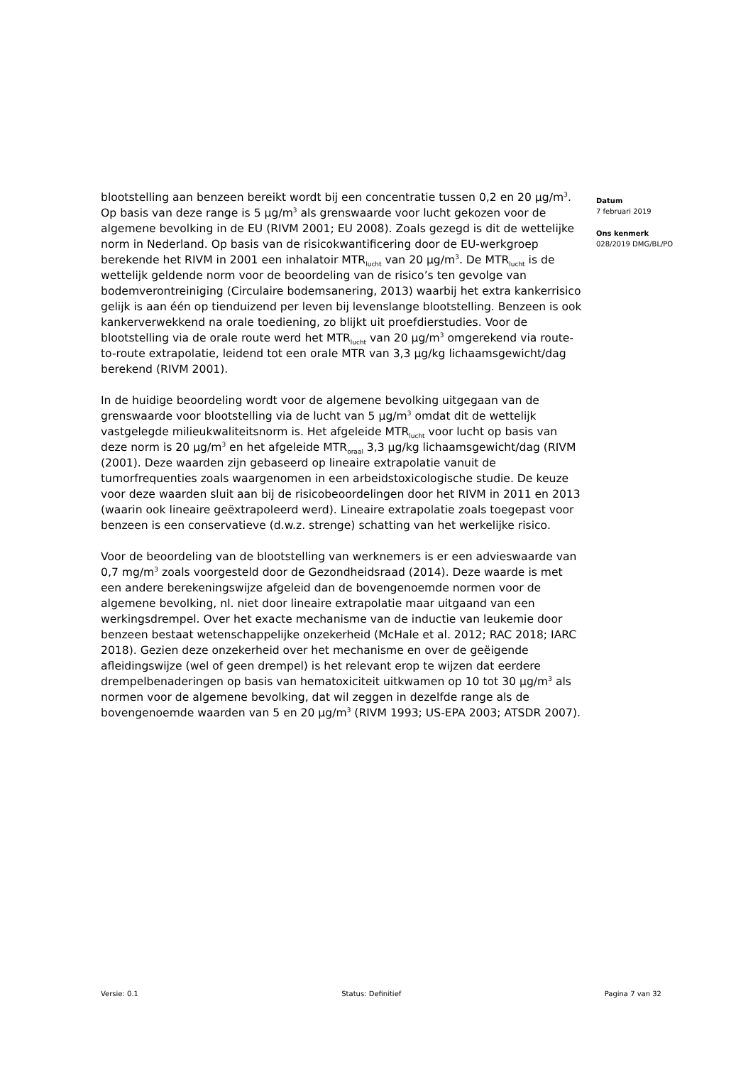blootstelling aan benzeen bereikt wordt bij een concentratie tussen 0,2 en 20 µg/m<sup>3</sup>. Op basis van deze range is 5 µg/m<sup>3</sup> als grenswaarde voor lucht gekozen voor de algemene bevolking in de EU (RIVM 2001; EU 2008). Zoals gezegd is dit de wettelijke norm in Nederland. Op basis van de risicokwantificering door de EU-werkgroep berekende het RIVM in 2001 een inhalatoir MTR<sub>lucht</sub> van 20 µg/m<sup>3</sup>. De MTR<sub>lucht</sub> is de wettelijk geldende norm voor de beoordeling van de risico’s ten gevolge van bodemverontreiniging (Circulaire bodemsanering, 2013) waarbij het extra kankerrisico gelijk is aan één op tienduizend per leven bij levenslange blootstelling. Benzeen is ook kankerverwekkend na orale toediening, zo blijkt uit proefdierstudies. Voor de blootstelling via de orale route werd het MTR<sub>lucht</sub> van 20 µg/m<sup>3</sup> omgerekend via route-to-route extrapolatie, leidend tot een orale MTR van 3,3 µg/kg lichaamsgewicht/dag berekend (RIVM 2001).
In de huidige beoordeling wordt voor de algemene bevolking uitgegaan van de grenswaarde voor blootstelling via de lucht van 5 µg/m<sup>3</sup> omdat dit de wettelijk vastgelegde milieukwaliteitsnorm is. Het afgeleide MTR<sub>lucht</sub> voor lucht op basis van deze norm is 20 µg/m<sup>3</sup> en het afgeleide MTR<sub>oraal</sub> 3,3 µg/kg lichaamsgewicht/dag (RIVM (2001). Deze waarden zijn gebaseerd op lineaire extrapolatie vanuit de tumorfrequenties zoals waargenomen in een arbeidstoxicologische studie. De keuze voor deze waarden sluit aan bij de risicobeoordelingen door het RIVM in 2011 en 2013 (waarin ook lineaire geëxtrapoleerd werd). Lineaire extrapolatie zoals toegepast voor benzeen is een conservatieve (d.w.z. strenge) schatting van het werkelijke risico.
Voor de beoordeling van de blootstelling van werknemers is er een advieswaarde van 0,7 mg/m<sup>3</sup> zoals voorgesteld door de Gezondheidsraad (2014). Deze waarde is met een andere berekeningswijze afgeleid dan de bovengenoemde normen voor de algemene bevolking, nl. niet door lineaire extrapolatie maar uitgaand van een werkingsdrempel. Over het exacte mechanisme van de inductie van leukemie door benzeen bestaat wetenschappelijke onzekerheid (McHale et al. 2012; RAC 2018; IARC 2018). Gezien deze onzekerheid over het mechanisme en over de geëigende afleidingswijze (wel of geen drempel) is het relevant erop te wijzen dat eerdere drempelbenaderingen op basis van hematoxiciteit uitkwamen op 10 tot 30 µg/m<sup>3</sup> als normen voor de algemene bevolking, dat wil zeggen in dezelfde range als de bovengenoemde waarden van 5 en 20 µg/m<sup>3</sup> (RIVM 1993; US-EPA 2003; ATSDR 2007).
Datum
7 februari 2019
Ons kenmerk
028/2019 DMG/BL/PO
Versie: 0.1 Status: Definitief Pagina 7 van 32